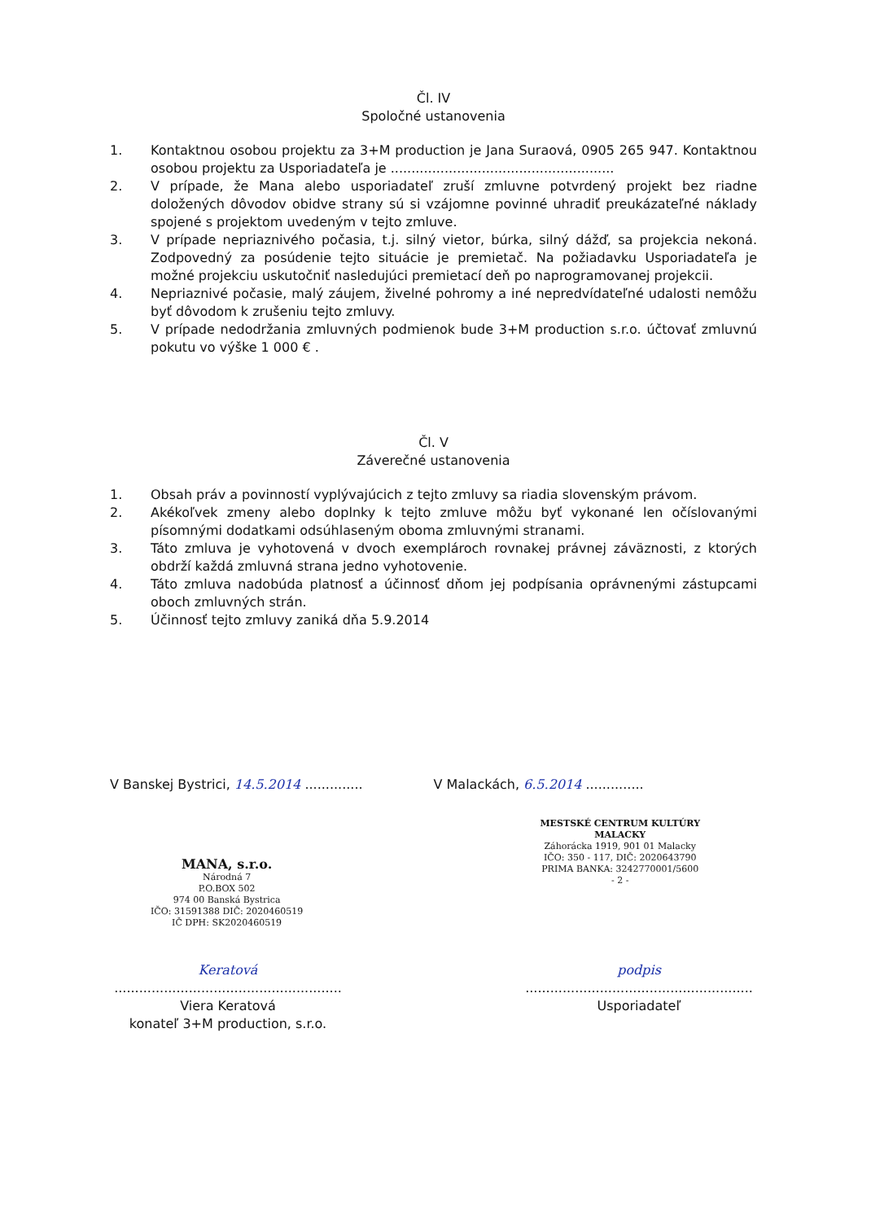Čl. IV
Spoločné ustanovenia
1. Kontaktnou osobou projektu za 3+M production je Jana Suraová, 0905 265 947. Kontaktnou osobou projektu za Usporiadateľa je ......................................................
2. V prípade, že Mana alebo usporiadateľ zruší zmluvne potvrdený projekt bez riadne doložených dôvodov obidve strany sú si vzájomne povinné uhradiť preukázateľné náklady spojené s projektom uvedeným v tejto zmluve.
3. V prípade nepriaznivého počasia, t.j. silný vietor, búrka, silný dážď, sa projekcia nekoná. Zodpovedný za posúdenie tejto situácie je premietač. Na požiadavku Usporiadateľa je možné projekciu uskutočniť nasledujúci premietací deň po naprogramovanej projekcii.
4. Nepriaznivé počasie, malý záujem, živelné pohromy a iné nepredvídateľné udalosti nemôžu byť dôvodom k zrušeniu tejto zmluvy.
5. V prípade nedodržania zmluvných podmienok bude 3+M production s.r.o. účtovať zmluvnú pokutu vo výške 1 000 € .
Čl. V
Záverečné ustanovenia
1. Obsah práv a povinností vyplývajúcich z tejto zmluvy sa riadia slovenským právom.
2. Akékoľvek zmeny alebo doplnky k tejto zmluve môžu byť vykonané len očíslovanými písomnými dodatkami odsúhlaseným oboma zmluvnými stranami.
3. Táto zmluva je vyhotovená v dvoch exemplároch rovnakej právnej záväznosti, z ktorých obdrží každá zmluvná strana jedno vyhotovenie.
4. Táto zmluva nadobúda platnosť a účinnosť dňom jej podpísania oprávnenými zástupcami oboch zmluvných strán.
5. Účinnosť tejto zmluvy zaniká dňa 5.9.2014
V Banskej Bystrici, 14.5.2014 ..............
V Malackách, 6.5.2014 ..............
MANA, s.r.o.
Národná 7
P.O.BOX 502
974 00 Banská Bystrica
IČO: 31591388 DIČ: 2020460519
IČ DPH: SK2020460519
MESTSKÉ CENTRUM KULTÚRY
MALACKY
Záhorácka 1919, 901 01 Malacky
IČO: 350 - 117, DIČ: 2020643790
PRIMA BANKA: 3242770001/5600
- 2 -
Keratová
.......................................................
Viera Keratová
konateľ 3+M production, s.r.o.
podpis
.......................................................
Usporiadateľ